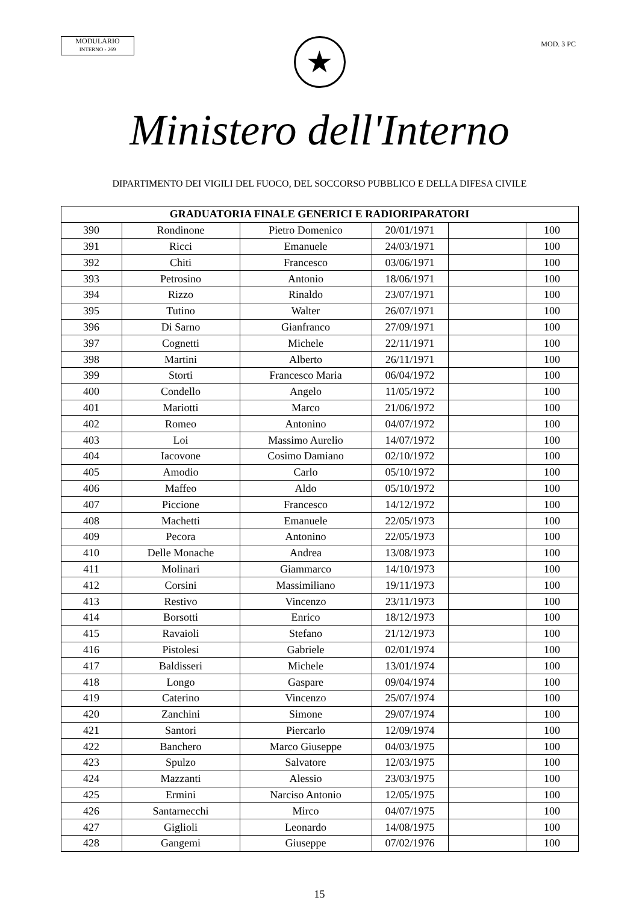MODULARIO
INTERNO - 269
MOD. 3 PC
★
Ministero dell'Interno
DIPARTIMENTO DEI VIGILI DEL FUOCO, DEL SOCCORSO PUBBLICO E DELLA DIFESA CIVILE
| GRADUATORIA FINALE GENERICI E RADIORIPARATORI | | | | | |
| --- | --- | --- | --- | --- | --- |
| 390 | Rondinone | Pietro Domenico | 20/01/1971 | | 100 |
| 391 | Ricci | Emanuele | 24/03/1971 | | 100 |
| 392 | Chiti | Francesco | 03/06/1971 | | 100 |
| 393 | Petrosino | Antonio | 18/06/1971 | | 100 |
| 394 | Rizzo | Rinaldo | 23/07/1971 | | 100 |
| 395 | Tutino | Walter | 26/07/1971 | | 100 |
| 396 | Di Sarno | Gianfranco | 27/09/1971 | | 100 |
| 397 | Cognetti | Michele | 22/11/1971 | | 100 |
| 398 | Martini | Alberto | 26/11/1971 | | 100 |
| 399 | Storti | Francesco Maria | 06/04/1972 | | 100 |
| 400 | Condello | Angelo | 11/05/1972 | | 100 |
| 401 | Mariotti | Marco | 21/06/1972 | | 100 |
| 402 | Romeo | Antonino | 04/07/1972 | | 100 |
| 403 | Loi | Massimo Aurelio | 14/07/1972 | | 100 |
| 404 | Iacovone | Cosimo Damiano | 02/10/1972 | | 100 |
| 405 | Amodio | Carlo | 05/10/1972 | | 100 |
| 406 | Maffeo | Aldo | 05/10/1972 | | 100 |
| 407 | Piccione | Francesco | 14/12/1972 | | 100 |
| 408 | Machetti | Emanuele | 22/05/1973 | | 100 |
| 409 | Pecora | Antonino | 22/05/1973 | | 100 |
| 410 | Delle Monache | Andrea | 13/08/1973 | | 100 |
| 411 | Molinari | Giammarco | 14/10/1973 | | 100 |
| 412 | Corsini | Massimiliano | 19/11/1973 | | 100 |
| 413 | Restivo | Vincenzo | 23/11/1973 | | 100 |
| 414 | Borsotti | Enrico | 18/12/1973 | | 100 |
| 415 | Ravaioli | Stefano | 21/12/1973 | | 100 |
| 416 | Pistolesi | Gabriele | 02/01/1974 | | 100 |
| 417 | Baldisseri | Michele | 13/01/1974 | | 100 |
| 418 | Longo | Gaspare | 09/04/1974 | | 100 |
| 419 | Caterino | Vincenzo | 25/07/1974 | | 100 |
| 420 | Zanchini | Simone | 29/07/1974 | | 100 |
| 421 | Santori | Piercarlo | 12/09/1974 | | 100 |
| 422 | Banchero | Marco Giuseppe | 04/03/1975 | | 100 |
| 423 | Spulzo | Salvatore | 12/03/1975 | | 100 |
| 424 | Mazzanti | Alessio | 23/03/1975 | | 100 |
| 425 | Ermini | Narciso Antonio | 12/05/1975 | | 100 |
| 426 | Santarnecchi | Mirco | 04/07/1975 | | 100 |
| 427 | Giglioli | Leonardo | 14/08/1975 | | 100 |
| 428 | Gangemi | Giuseppe | 07/02/1976 | | 100 |
15